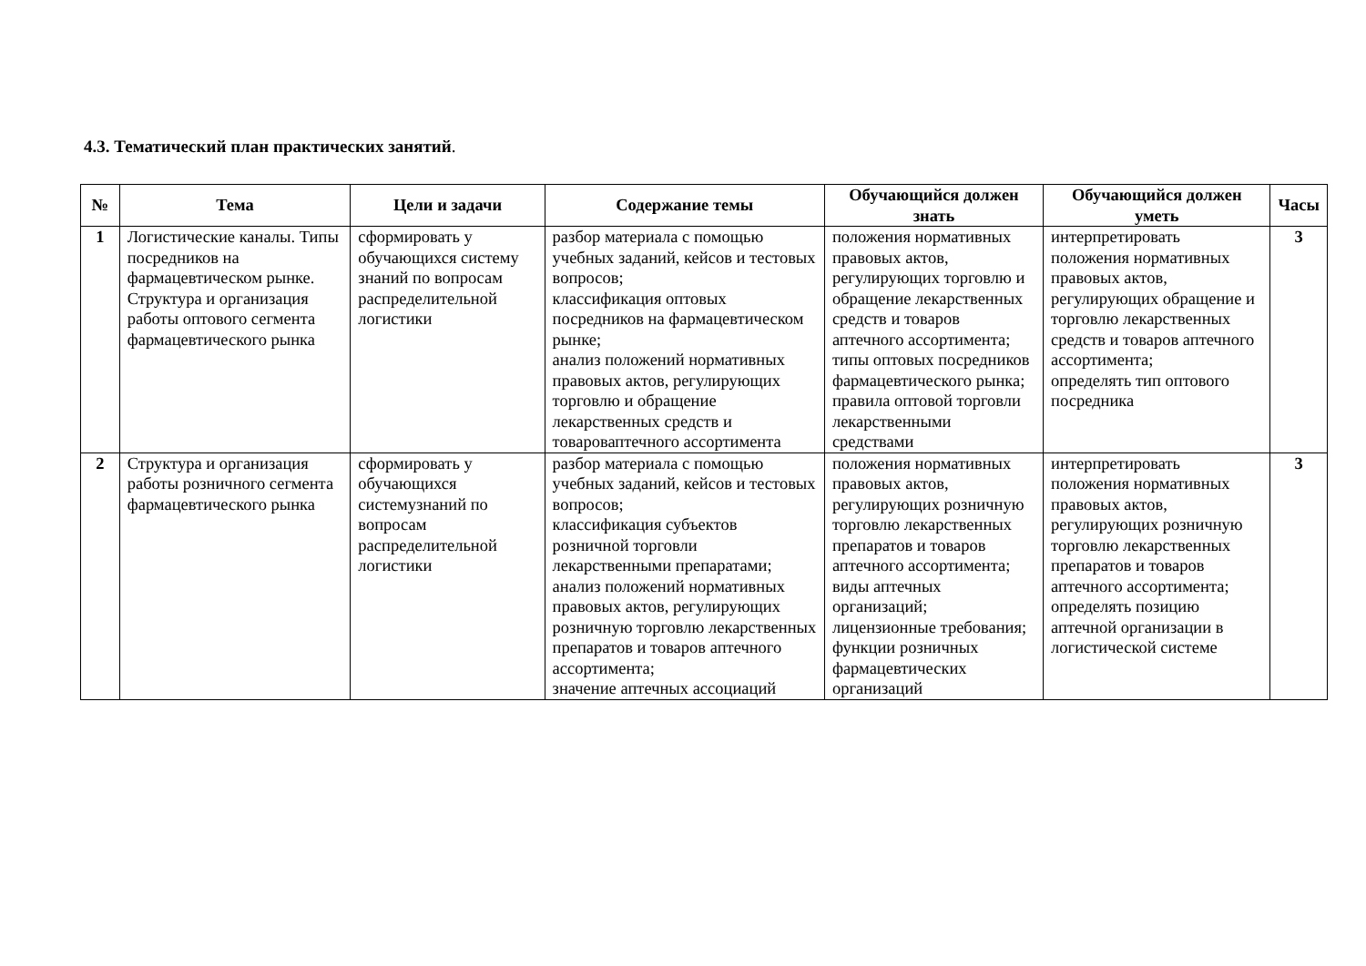4.3. Тематический план практических занятий.
| № | Тема | Цели и задачи | Содержание темы | Обучающийся должен знать | Обучающийся должен уметь | Часы |
| --- | --- | --- | --- | --- | --- | --- |
| 1 | Логистические каналы. Типы посредников на фармацевтическом рынке. Структура и организация работы оптового сегмента фармацевтического рынка | сформировать у обучающихся систему знаний по вопросам распределительной логистики | разбор материала с помощью учебных заданий, кейсов и тестовых вопросов; классификация оптовых посредников на фармацевтическом рынке; анализ положений нормативных правовых актов, регулирующих торговлю и обращение лекарственных средств и товароваптечного ассортимента | положения нормативных правовых актов, регулирующих торговлю и обращение лекарственных средств и товаров аптечного ассортимента; типы оптовых посредников фармацевтического рынка; правила оптовой торговли лекарственными средствами | интерпретировать положения нормативных правовых актов, регулирующих обращение и торговлю лекарственных средств и товаров аптечного ассортимента; определять тип оптового посредника | 3 |
| 2 | Структура и организация работы розничного сегмента фармацевтического рынка | сформировать у обучающихся системузнаний по вопросам распределительной логистики | разбор материала с помощью учебных заданий, кейсов и тестовых вопросов; классификация субъектов розничной торговли лекарственными препаратами; анализ положений нормативных правовых актов, регулирующих розничную торговлю лекарственных препаратов и товаров аптечного ассортимента; значение аптечных ассоциаций | положения нормативных правовых актов, регулирующих розничную торговлю лекарственных препаратов и товаров аптечного ассортимента; виды аптечных организаций; лицензионные требования; функции розничных фармацевтических организаций | интерпретировать положения нормативных правовых актов, регулирующих розничную торговлю лекарственных препаратов и товаров аптечного ассортимента; определять позицию аптечной организации в логистической системе | 3 |